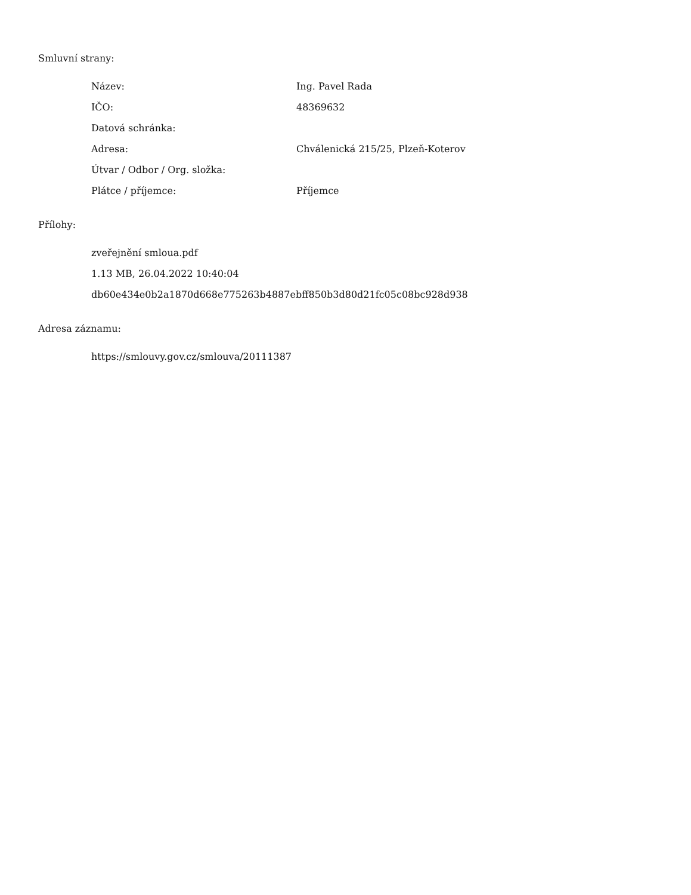Smluvní strany:
| Název: | Ing. Pavel Rada |
| IČO: | 48369632 |
| Datová schránka: | |
| Adresa: | Chválenická 215/25, Plzeň-Koterov |
| Útvar / Odbor / Org. složka: | |
| Plátce / příjemce: | Příjemce |
Přílohy:
zveřejnění smloua.pdf
1.13 MB, 26.04.2022 10:40:04
db60e434e0b2a1870d668e775263b4887ebff850b3d80d21fc05c08bc928d938
Adresa záznamu:
https://smlouvy.gov.cz/smlouva/20111387